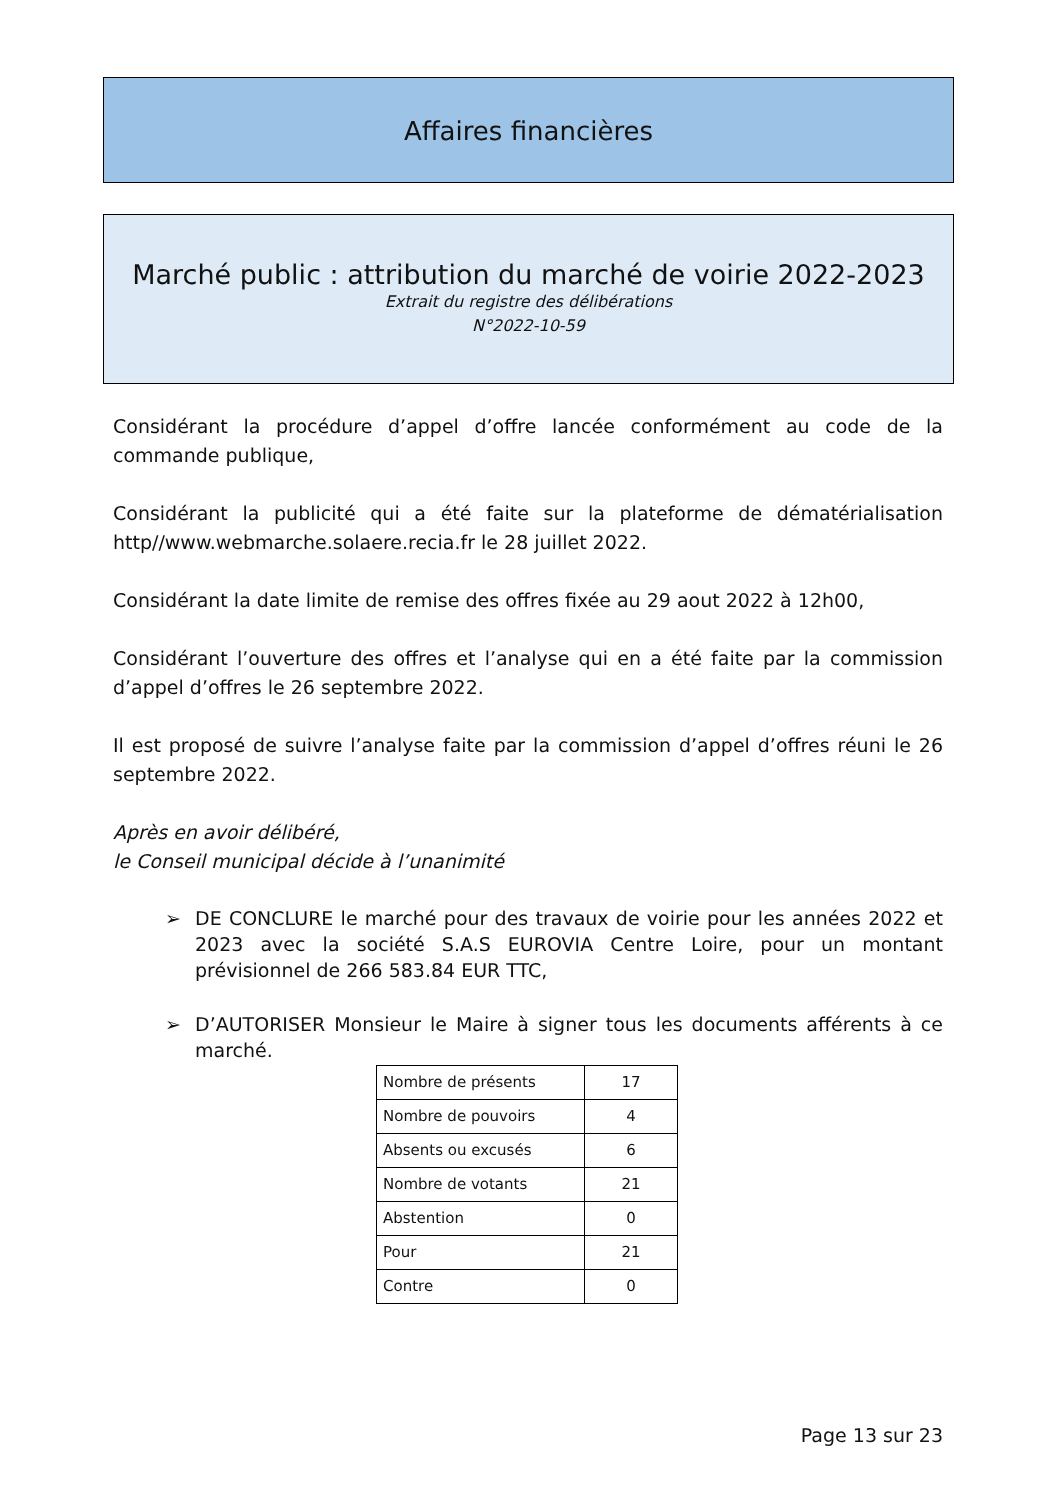Affaires financières
Marché public : attribution du marché de voirie 2022-2023
Extrait du registre des délibérations
N°2022-10-59
Considérant la procédure d’appel d’offre lancée conformément au code de la commande publique,
Considérant la publicité qui a été faite sur la plateforme de dématérialisation http//www.webmarche.solaere.recia.fr le 28 juillet 2022.
Considérant la date limite de remise des offres fixée au 29 aout 2022 à 12h00,
Considérant l’ouverture des offres et l’analyse qui en a été faite par la commission d’appel d’offres le 26 septembre 2022.
Il est proposé de suivre l’analyse faite par la commission d’appel d’offres réuni le 26 septembre 2022.
Après en avoir délibéré,
le Conseil municipal décide à l’unanimité
➢ DE CONCLURE le marché pour des travaux de voirie pour les années 2022 et 2023 avec la société S.A.S EUROVIA Centre Loire, pour un montant prévisionnel de 266 583.84 EUR TTC,
➢ D’AUTORISER Monsieur le Maire à signer tous les documents afférents à ce marché.
| Nombre de présents | 17 |
| Nombre de pouvoirs | 4 |
| Absents ou excusés | 6 |
| Nombre de votants | 21 |
| Abstention | 0 |
| Pour | 21 |
| Contre | 0 |
Page 13 sur 23